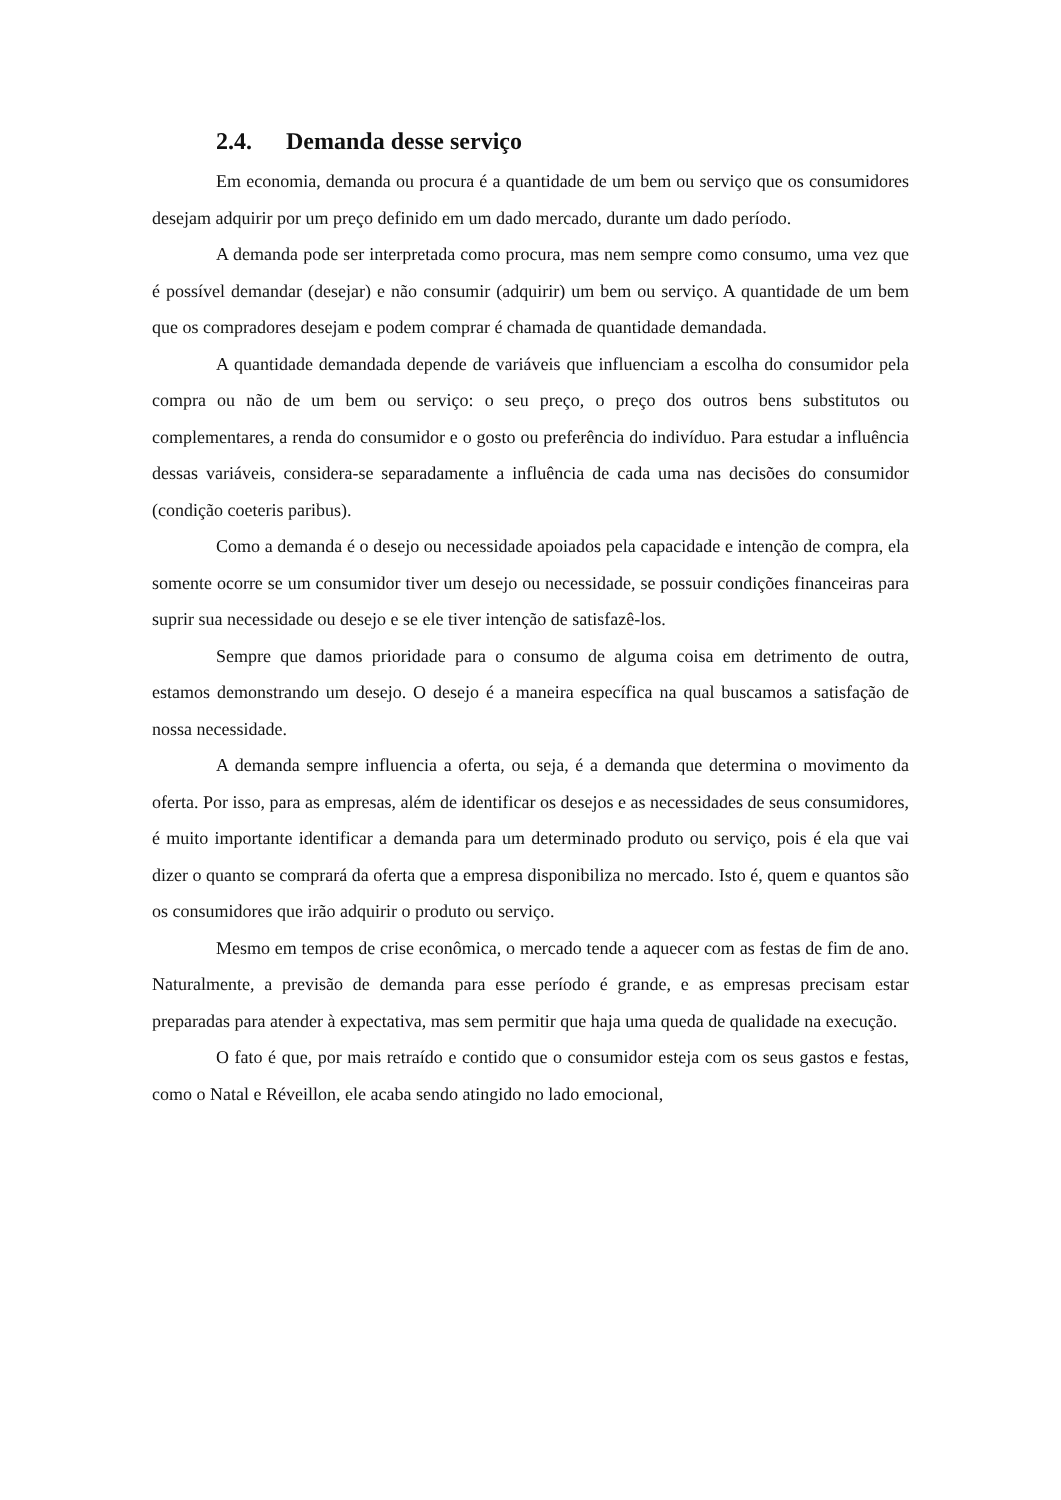2.4. Demanda desse serviço
Em economia, demanda ou procura é a quantidade de um bem ou serviço que os consumidores desejam adquirir por um preço definido em um dado mercado, durante um dado período.
A demanda pode ser interpretada como procura, mas nem sempre como consumo, uma vez que é possível demandar (desejar) e não consumir (adquirir) um bem ou serviço. A quantidade de um bem que os compradores desejam e podem comprar é chamada de quantidade demandada.
A quantidade demandada depende de variáveis que influenciam a escolha do consumidor pela compra ou não de um bem ou serviço: o seu preço, o preço dos outros bens substitutos ou complementares, a renda do consumidor e o gosto ou preferência do indivíduo. Para estudar a influência dessas variáveis, considera-se separadamente a influência de cada uma nas decisões do consumidor (condição coeteris paribus).
Como a demanda é o desejo ou necessidade apoiados pela capacidade e intenção de compra, ela somente ocorre se um consumidor tiver um desejo ou necessidade, se possuir condições financeiras para suprir sua necessidade ou desejo e se ele tiver intenção de satisfazê-los.
Sempre que damos prioridade para o consumo de alguma coisa em detrimento de outra, estamos demonstrando um desejo. O desejo é a maneira específica na qual buscamos a satisfação de nossa necessidade.
A demanda sempre influencia a oferta, ou seja, é a demanda que determina o movimento da oferta. Por isso, para as empresas, além de identificar os desejos e as necessidades de seus consumidores, é muito importante identificar a demanda para um determinado produto ou serviço, pois é ela que vai dizer o quanto se comprará da oferta que a empresa disponibiliza no mercado. Isto é, quem e quantos são os consumidores que irão adquirir o produto ou serviço.
Mesmo em tempos de crise econômica, o mercado tende a aquecer com as festas de fim de ano. Naturalmente, a previsão de demanda para esse período é grande, e as empresas precisam estar preparadas para atender à expectativa, mas sem permitir que haja uma queda de qualidade na execução.
O fato é que, por mais retraído e contido que o consumidor esteja com os seus gastos e festas, como o Natal e Réveillon, ele acaba sendo atingido no lado emocional,